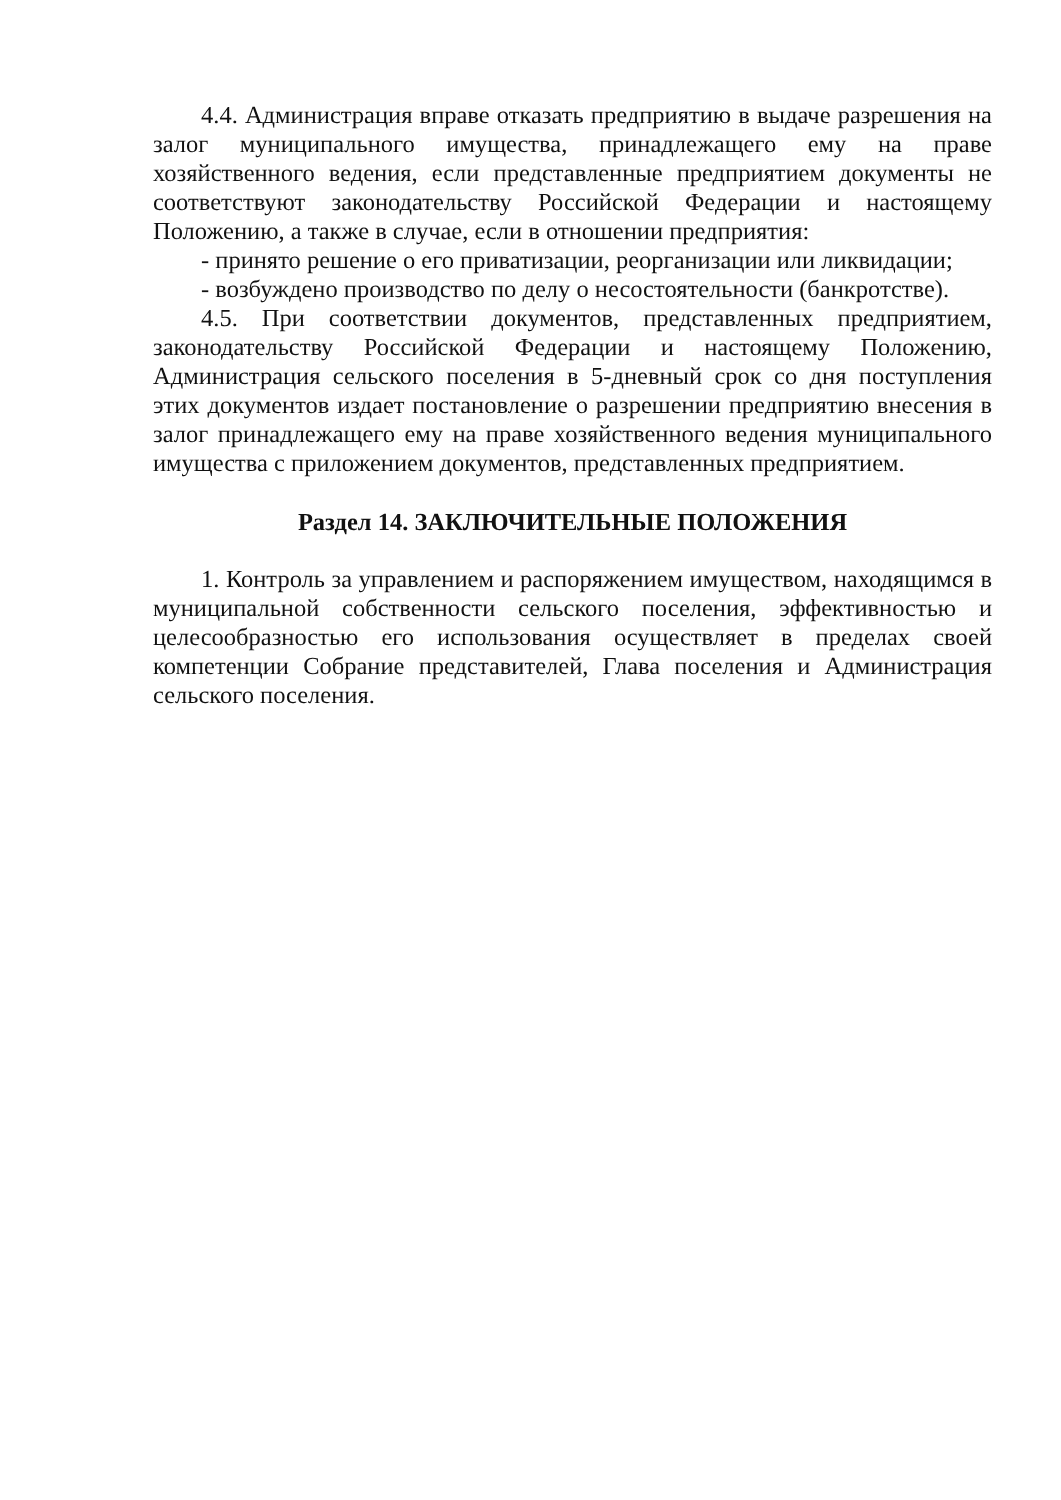4.4. Администрация вправе отказать предприятию в выдаче разрешения на залог муниципального имущества, принадлежащего ему на праве хозяйственного ведения, если представленные предприятием документы не соответствуют законодательству Российской Федерации и настоящему Положению, а также в случае, если в отношении предприятия:
- принято решение о его приватизации, реорганизации или ликвидации;
- возбуждено производство по делу о несостоятельности (банкротстве).
4.5. При соответствии документов, представленных предприятием, законодательству Российской Федерации и настоящему Положению, Администрация сельского поселения в 5-дневный срок со дня поступления этих документов издает постановление о разрешении предприятию внесения в залог принадлежащего ему на праве хозяйственного ведения муниципального имущества с приложением документов, представленных предприятием.
Раздел 14. ЗАКЛЮЧИТЕЛЬНЫЕ ПОЛОЖЕНИЯ
1. Контроль за управлением и распоряжением имуществом, находящимся в муниципальной собственности сельского поселения, эффективностью и целесообразностью его использования осуществляет в пределах своей компетенции Собрание представителей, Глава поселения и Администрация сельского поселения.